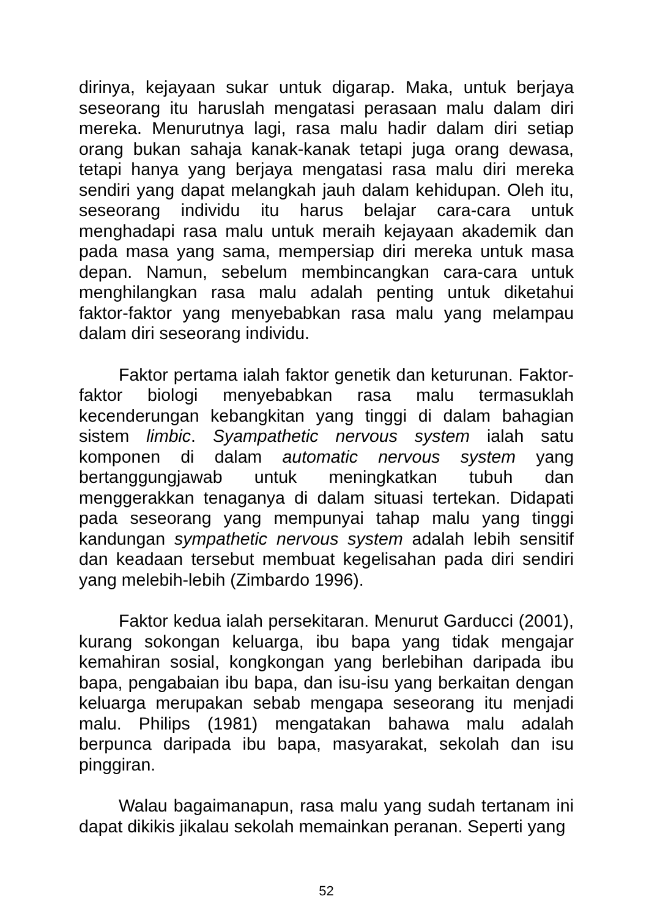dirinya, kejayaan sukar untuk digarap. Maka, untuk berjaya seseorang itu haruslah mengatasi perasaan malu dalam diri mereka. Menurutnya lagi, rasa malu hadir dalam diri setiap orang bukan sahaja kanak-kanak tetapi juga orang dewasa, tetapi hanya yang berjaya mengatasi rasa malu diri mereka sendiri yang dapat melangkah jauh dalam kehidupan. Oleh itu, seseorang individu itu harus belajar cara-cara untuk menghadapi rasa malu untuk meraih kejayaan akademik dan pada masa yang sama, mempersiap diri mereka untuk masa depan. Namun, sebelum membincangkan cara-cara untuk menghilangkan rasa malu adalah penting untuk diketahui faktor-faktor yang menyebabkan rasa malu yang melampau dalam diri seseorang individu.
Faktor pertama ialah faktor genetik dan keturunan. Faktor-faktor biologi menyebabkan rasa malu termasuklah kecenderungan kebangkitan yang tinggi di dalam bahagian sistem limbic. Syampathetic nervous system ialah satu komponen di dalam automatic nervous system yang bertanggungjawab untuk meningkatkan tubuh dan menggerakkan tenaganya di dalam situasi tertekan. Didapati pada seseorang yang mempunyai tahap malu yang tinggi kandungan sympathetic nervous system adalah lebih sensitif dan keadaan tersebut membuat kegelisahan pada diri sendiri yang melebih-lebih (Zimbardo 1996).
Faktor kedua ialah persekitaran. Menurut Garducci (2001), kurang sokongan keluarga, ibu bapa yang tidak mengajar kemahiran sosial, kongkongan yang berlebihan daripada ibu bapa, pengabaian ibu bapa, dan isu-isu yang berkaitan dengan keluarga merupakan sebab mengapa seseorang itu menjadi malu. Philips (1981) mengatakan bahawa malu adalah berpunca daripada ibu bapa, masyarakat, sekolah dan isu pinggiran.
Walau bagaimanapun, rasa malu yang sudah tertanam ini dapat dikikis jikalau sekolah memainkan peranan. Seperti yang
52